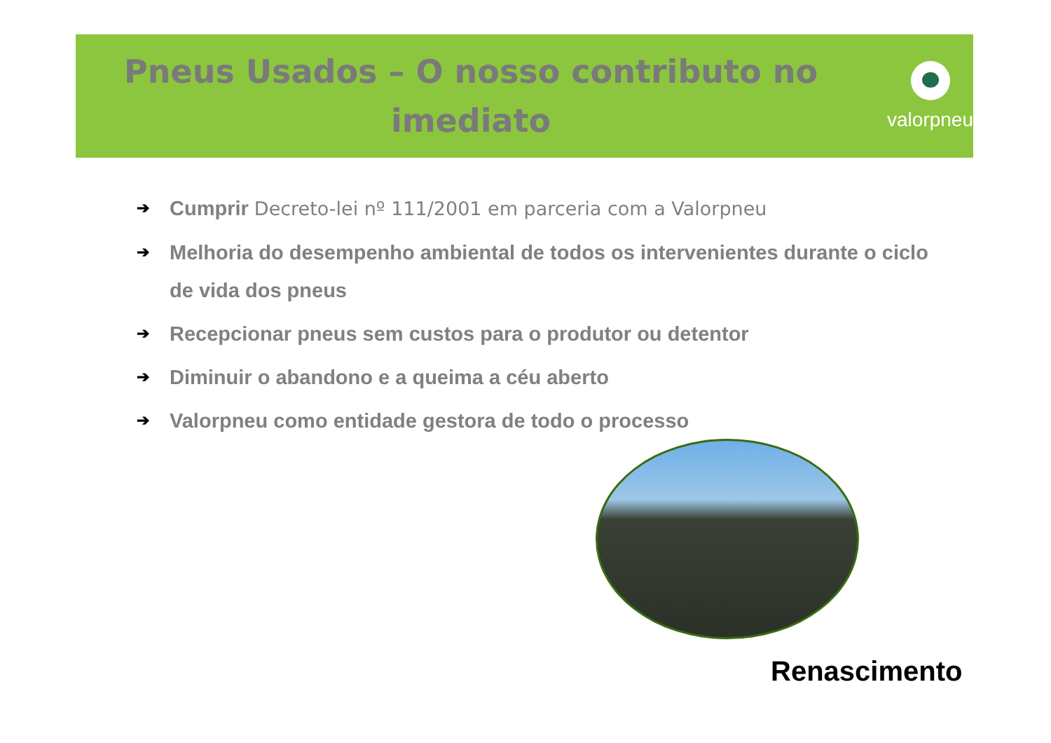Pneus Usados – O nosso contributo no imediato
valorpneu
➔ Cumprir Decreto-lei nº 111/2001 em parceria com a Valorpneu
➔ Melhoria do desempenho ambiental de todos os intervenientes durante o ciclo de vida dos pneus
➔ Recepcionar pneus sem custos para o produtor ou detentor
➔ Diminuir o abandono e a queima a céu aberto
➔ Valorpneu como entidade gestora de todo o processo
Renascimento